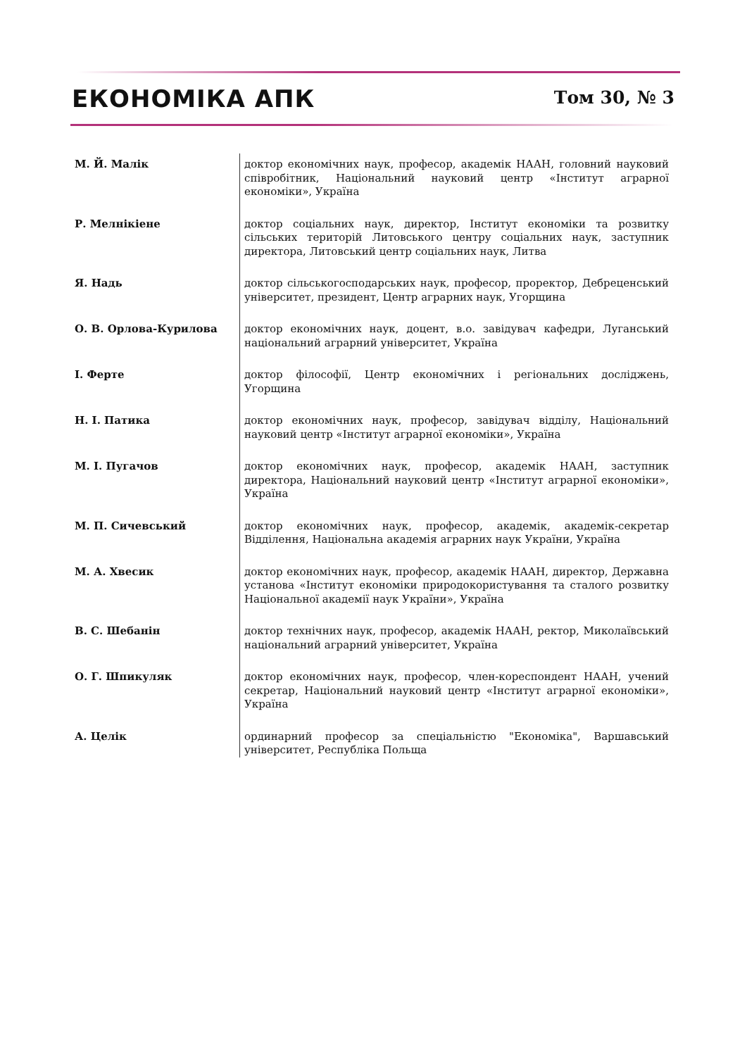ЕКОНОМІКА АПК
Том 30, № 3
| М. Й. Малік | доктор економічних наук, професор, академік НААН, головний науковий співробітник, Національний науковий центр «Інститут аграрної економіки», Україна |
| Р. Мелнікіене | доктор соціальних наук, директор, Інститут економіки та розвитку сільських територій Литовського центру соціальних наук, заступник директора, Литовський центр соціальних наук, Литва |
| Я. Надь | доктор сільськогосподарських наук, професор, проректор, Дебреценський університет, президент, Центр аграрних наук, Угорщина |
| О. В. Орлова-Курилова | доктор економічних наук, доцент, в.о. завідувач кафедри, Луганський національний аграрний університет, Україна |
| І. Ферте | доктор філософії, Центр економічних і регіональних досліджень, Угорщина |
| Н. І. Патика | доктор економічних наук, професор, завідувач відділу, Національний науковий центр «Інститут аграрної економіки», Україна |
| М. І. Пугачов | доктор економічних наук, професор, академік НААН, заступник директора, Національний науковий центр «Інститут аграрної економіки», Україна |
| М. П. Сичевський | доктор економічних наук, професор, академік, академік-секретар Відділення, Національна академія аграрних наук України, Україна |
| М. А. Хвесик | доктор економічних наук, професор, академік НААН, директор, Державна установа «Інститут економіки природокористування та сталого розвитку Національної академії наук України», Україна |
| В. С. Шебанін | доктор технічних наук, професор, академік НААН, ректор, Миколаївський національний аграрний університет, Україна |
| О. Г. Шпикуляк | доктор економічних наук, професор, член-кореспондент НААН, учений секретар, Національний науковий центр «Інститут аграрної економіки», Україна |
| А. Целік | ординарний професор за спеціальністю "Економіка", Варшавський університет, Республіка Польща |